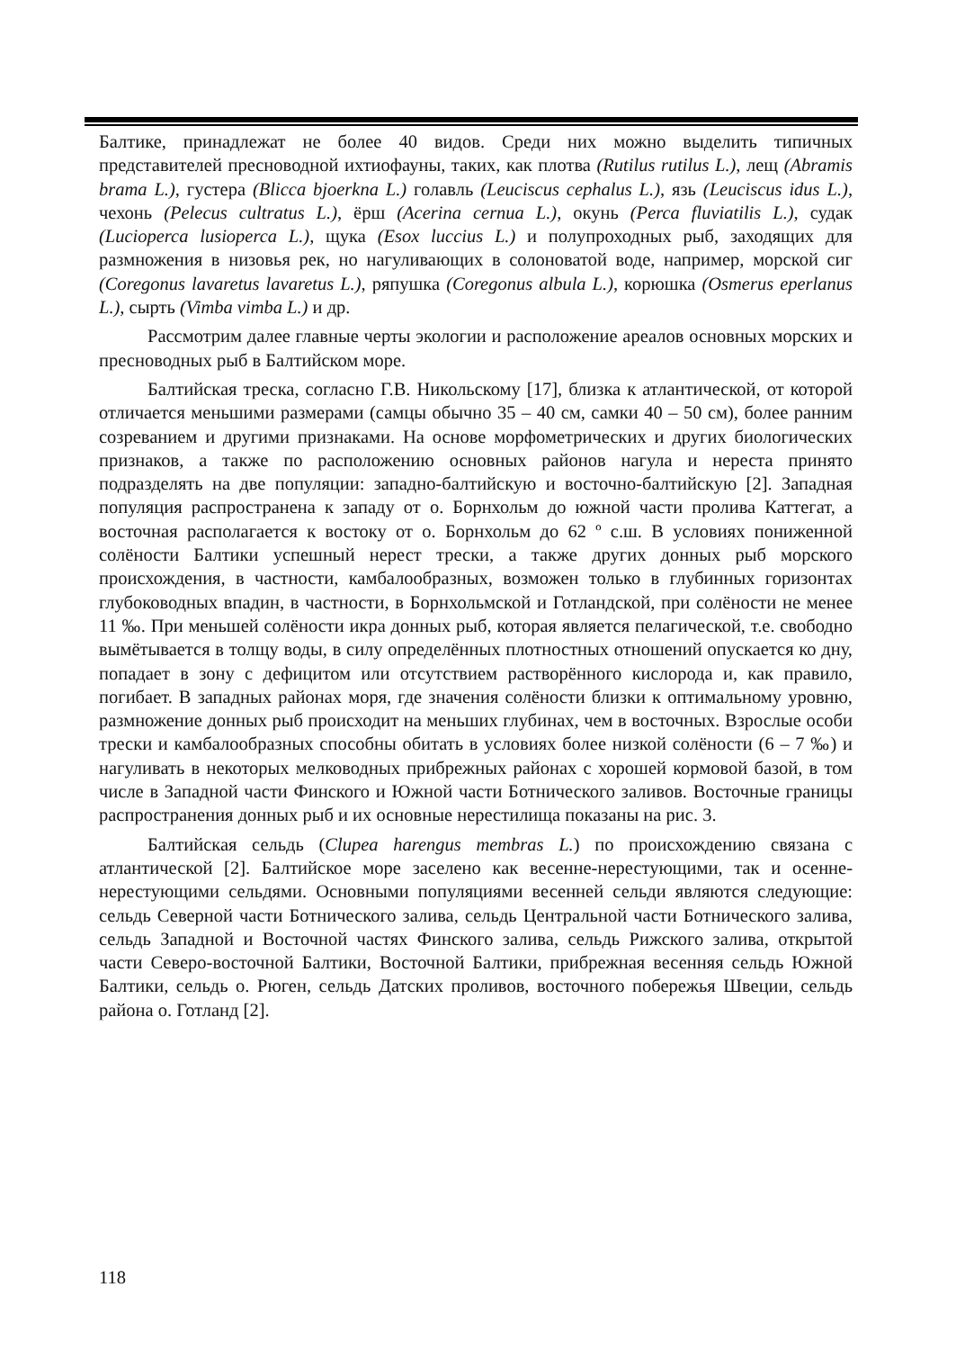Балтике, принадлежат не более 40 видов. Среди них можно выделить типичных представителей пресноводной ихтиофауны, таких, как плотва (Rutilus rutilus L.), лещ (Abramis brama L.), густера (Blicca bjoerkna L.) голавль (Leuciscus cephalus L.), язь (Leuciscus idus L.), чехонь (Pelecus cultratus L.), ёрш (Acerina cernua L.), окунь (Perca fluviatilis L.), судак (Lucioperca lusioperca L.), щука (Esox luccius L.) и полупроходных рыб, заходящих для размножения в низовья рек, но нагуливающих в солоноватой воде, например, морской сиг (Coregonus lavaretus lavaretus L.), ряпушка (Coregonus albula L.), корюшка (Osmerus eperlanus L.), сырть (Vimba vimba L.) и др.
Рассмотрим далее главные черты экологии и расположение ареалов основных морских и пресноводных рыб в Балтийском море.
Балтийская треска, согласно Г.В. Никольскому [17], близка к атлантической, от которой отличается меньшими размерами (самцы обычно 35 – 40 см, самки 40 – 50 см), более ранним созреванием и другими признаками. На основе морфометрических и других биологических признаков, а также по расположению основных районов нагула и нереста принято подразделять на две популяции: западно-балтийскую и восточно-балтийскую [2]. Западная популяция распространена к западу от о. Борнхольм до южной части пролива Каттегат, а восточная располагается к востоку от о. Борнхольм до 62 º с.ш. В условиях пониженной солёности Балтики успешный нерест трески, а также других донных рыб морского происхождения, в частности, камбалообразных, возможен только в глубинных горизонтах глубоководных впадин, в частности, в Борнхольмской и Готландской, при солёности не менее 11 ‰. При меньшей солёности икра донных рыб, которая является пелагической, т.е. свободно вымётывается в толщу воды, в силу определённых плотностных отношений опускается ко дну, попадает в зону с дефицитом или отсутствием растворённого кислорода и, как правило, погибает. В западных районах моря, где значения солёности близки к оптимальному уровню, размножение донных рыб происходит на меньших глубинах, чем в восточных. Взрослые особи трески и камбалообразных способны обитать в условиях более низкой солёности (6 – 7 ‰) и нагуливать в некоторых мелководных прибрежных районах с хорошей кормовой базой, в том числе в Западной части Финского и Южной части Ботнического заливов. Восточные границы распространения донных рыб и их основные нерестилища показаны на рис. 3.
Балтийская сельдь (Clupea harengus membras L.) по происхождению связана с атлантической [2]. Балтийское море заселено как весенне-нерестующими, так и осенне-нерестующими сельдями. Основными популяциями весенней сельди являются следующие: сельдь Северной части Ботнического залива, сельдь Центральной части Ботнического залива, сельдь Западной и Восточной частях Финского залива, сельдь Рижского залива, открытой части Северо-восточной Балтики, Восточной Балтики, прибрежная весенняя сельдь Южной Балтики, сельдь о. Рюген, сельдь Датских проливов, восточного побережья Швеции, сельдь района о. Готланд [2].
118